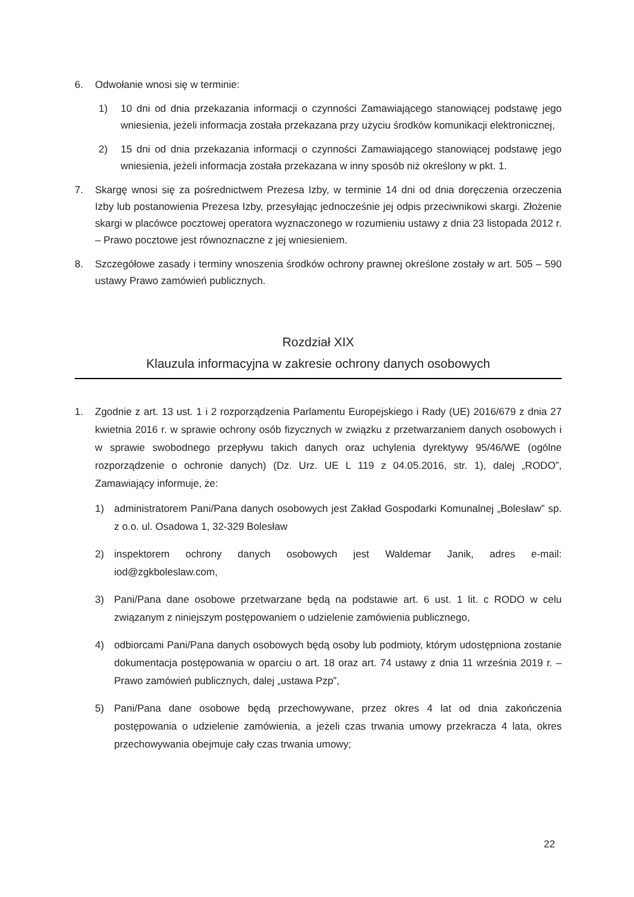6. Odwołanie wnosi się w terminie:
1) 10 dni od dnia przekazania informacji o czynności Zamawiającego stanowiącej podstawę jego wniesienia, jeżeli informacja została przekazana przy użyciu środków komunikacji elektronicznej,
2) 15 dni od dnia przekazania informacji o czynności Zamawiającego stanowiącej podstawę jego wniesienia, jeżeli informacja została przekazana w inny sposób niż określony w pkt. 1.
7. Skargę wnosi się za pośrednictwem Prezesa Izby, w terminie 14 dni od dnia doręczenia orzeczenia Izby lub postanowienia Prezesa Izby, przesyłając jednocześnie jej odpis przeciwnikowi skargi. Złożenie skargi w placówce pocztowej operatora wyznaczonego w rozumieniu ustawy z dnia 23 listopada 2012 r. – Prawo pocztowe jest równoznaczne z jej wniesieniem.
8. Szczegółowe zasady i terminy wnoszenia środków ochrony prawnej określone zostały w art. 505 – 590 ustawy Prawo zamówień publicznych.
Rozdział XIX
Klauzula informacyjna w zakresie ochrony danych osobowych
1. Zgodnie z art. 13 ust. 1 i 2 rozporządzenia Parlamentu Europejskiego i Rady (UE) 2016/679 z dnia 27 kwietnia 2016 r. w sprawie ochrony osób fizycznych w związku z przetwarzaniem danych osobowych i w sprawie swobodnego przepływu takich danych oraz uchylenia dyrektywy 95/46/WE (ogólne rozporządzenie o ochronie danych) (Dz. Urz. UE L 119 z 04.05.2016, str. 1), dalej „RODO”, Zamawiający informuje, że:
1) administratorem Pani/Pana danych osobowych jest Zakład Gospodarki Komunalnej „Bolesław” sp. z o.o. ul. Osadowa 1, 32-329 Bolesław
2) inspektorem ochrony danych osobowych jest Waldemar Janik, adres e-mail: iod@zgkboleslaw.com,
3) Pani/Pana dane osobowe przetwarzane będą na podstawie art. 6 ust. 1 lit. c RODO w celu związanym z niniejszym postępowaniem o udzielenie zamówienia publicznego,
4) odbiorcami Pani/Pana danych osobowych będą osoby lub podmioty, którym udostępniona zostanie dokumentacja postępowania w oparciu o art. 18 oraz art. 74 ustawy z dnia 11 września 2019 r. – Prawo zamówień publicznych, dalej „ustawa Pzp”,
5) Pani/Pana dane osobowe będą przechowywane, przez okres 4 lat od dnia zakończenia postępowania o udzielenie zamówienia, a jeżeli czas trwania umowy przekracza 4 lata, okres przechowywania obejmuje cały czas trwania umowy;
22